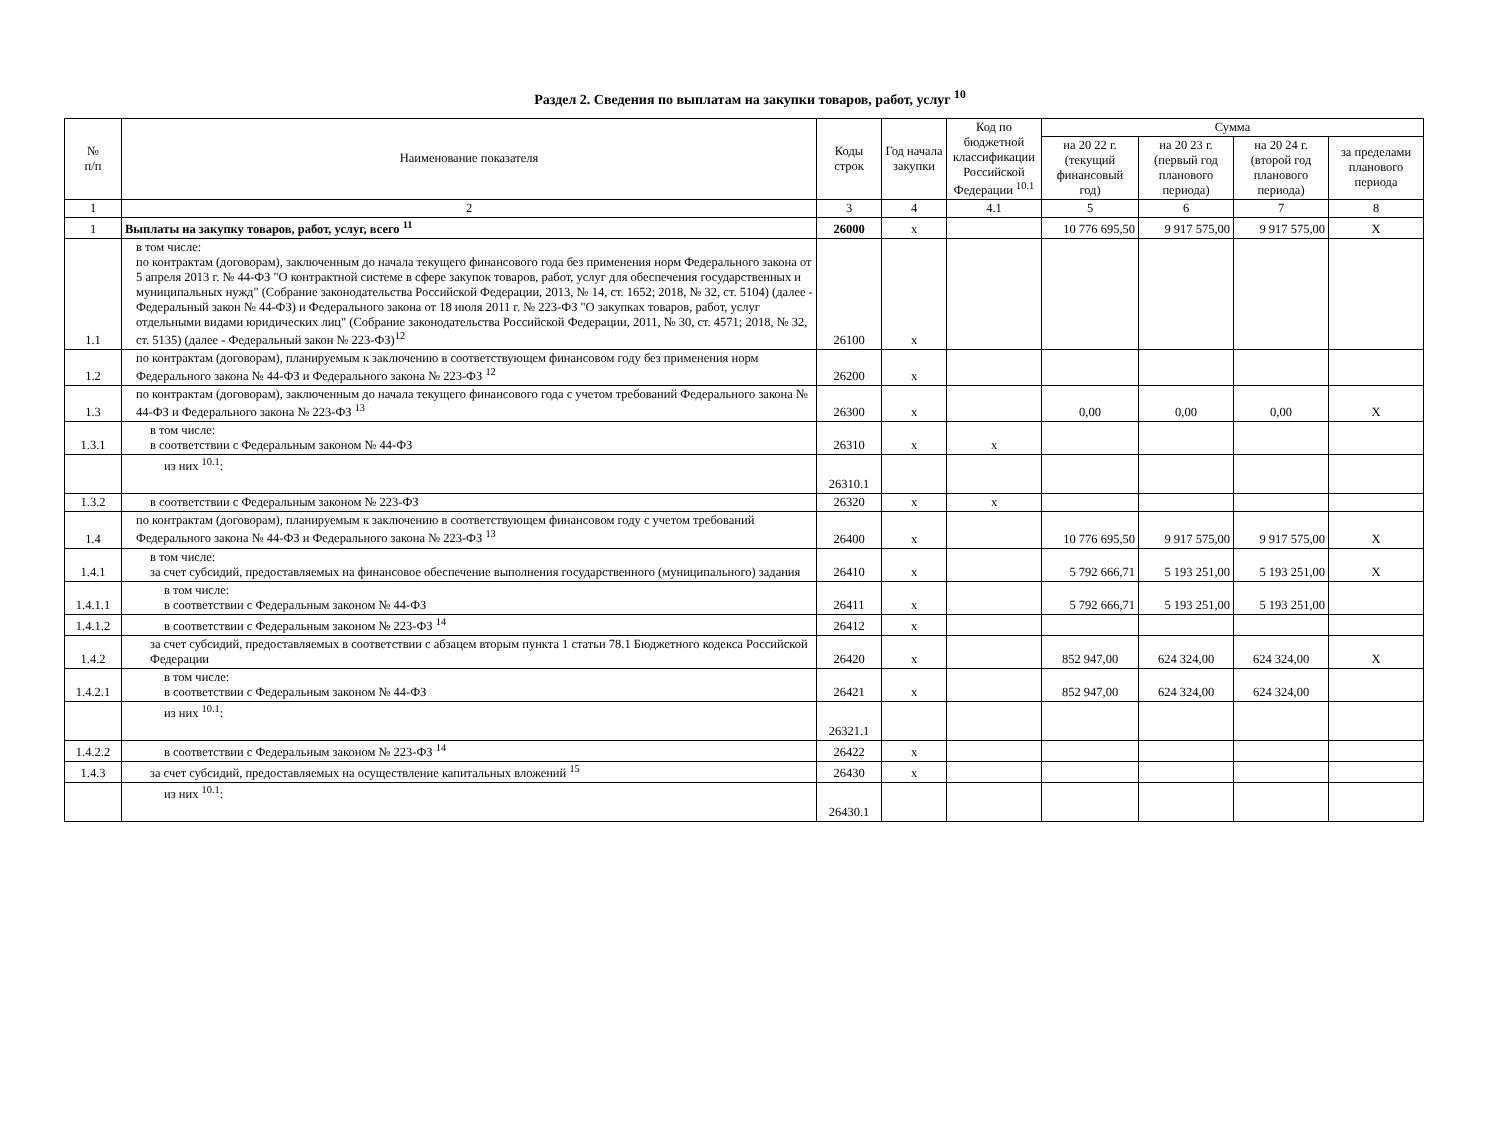Раздел 2. Сведения по выплатам на закупки товаров, работ, услуг <sup>10</sup>
| № п/п | Наименование показателя | Коды строк | Год начала закупки | Код по бюджетной классификации Российской Федерации <sup>10.1</sup> | Сумма | | | |
| --- | --- | --- | --- | --- | --- | --- | --- | --- |
| | | | | | на 20 22 г. (текущий финансовый год) | на 20 23 г. (первый год планового периода) | на 20 24 г. (второй год планового периода) | за пределами планового периода |
| 1 | 2 | 3 | 4 | 4.1 | 5 | 6 | 7 | 8 |
| 1 | Выплаты на закупку товаров, работ, услуг, всего <sup>11</sup> | 26000 | x | | 10 776 695,50 | 9 917 575,00 | 9 917 575,00 | X |
| 1.1 | в том числе: по контрактам (договорам), заключенным до начала текущего финансового года без применения норм Федерального закона от 5 апреля 2013 г. № 44-ФЗ "О контрактной системе в сфере закупок товаров, работ, услуг для обеспечения государственных и муниципальных нужд" (Собрание законодательства Российской Федерации, 2013, № 14, ст. 1652; 2018, № 32, ст. 5104) (далее - Федеральный закон № 44-ФЗ) и Федерального закона от 18 июля 2011 г. № 223-ФЗ "О закупках товаров, работ, услуг отдельными видами юридических лиц" (Собрание законодательства Российской Федерации, 2011, № 30, ст. 4571; 2018, № 32, ст. 5135) (далее - Федеральный закон № 223-ФЗ)<sup>12</sup> | 26100 | x | | | | | |
| 1.2 | по контрактам (договорам), планируемым к заключению в соответствующем финансовом году без применения норм Федерального закона № 44-ФЗ и Федерального закона № 223-ФЗ <sup>12</sup> | 26200 | x | | | | | |
| 1.3 | по контрактам (договорам), заключенным до начала текущего финансового года с учетом требований Федерального закона № 44-ФЗ и Федерального закона № 223-ФЗ <sup>13</sup> | 26300 | x | | 0,00 | 0,00 | 0,00 | X |
| 1.3.1 | в том числе: в соответствии с Федеральным законом № 44-ФЗ | 26310 | x | x | | | | |
| | из них <sup>10.1</sup>: | 26310.1 | | | | | | |
| 1.3.2 | в соответствии с Федеральным законом № 223-ФЗ | 26320 | x | x | | | | |
| 1.4 | по контрактам (договорам), планируемым к заключению в соответствующем финансовом году с учетом требований Федерального закона № 44-ФЗ и Федерального закона № 223-ФЗ <sup>13</sup> | 26400 | x | | 10 776 695,50 | 9 917 575,00 | 9 917 575,00 | X |
| 1.4.1 | в том числе: за счет субсидий, предоставляемых на финансовое обеспечение выполнения государственного (муниципального) задания | 26410 | x | | 5 792 666,71 | 5 193 251,00 | 5 193 251,00 | X |
| 1.4.1.1 | в том числе: в соответствии с Федеральным законом № 44-ФЗ | 26411 | x | | 5 792 666,71 | 5 193 251,00 | 5 193 251,00 | |
| 1.4.1.2 | в соответствии с Федеральным законом № 223-ФЗ <sup>14</sup> | 26412 | x | | | | | |
| 1.4.2 | за счет субсидий, предоставляемых в соответствии с абзацем вторым пункта 1 статьи 78.1 Бюджетного кодекса Российской Федерации | 26420 | x | | 852 947,00 | 624 324,00 | 624 324,00 | X |
| 1.4.2.1 | в том числе: в соответствии с Федеральным законом № 44-ФЗ | 26421 | x | | 852 947,00 | 624 324,00 | 624 324,00 | |
| | из них <sup>10.1</sup>: | 26321.1 | | | | | | |
| 1.4.2.2 | в соответствии с Федеральным законом № 223-ФЗ <sup>14</sup> | 26422 | x | | | | | |
| 1.4.3 | за счет субсидий, предоставляемых на осуществление капитальных вложений <sup>15</sup> | 26430 | x | | | | | |
| | из них <sup>10.1</sup>: | 26430.1 | | | | | | |